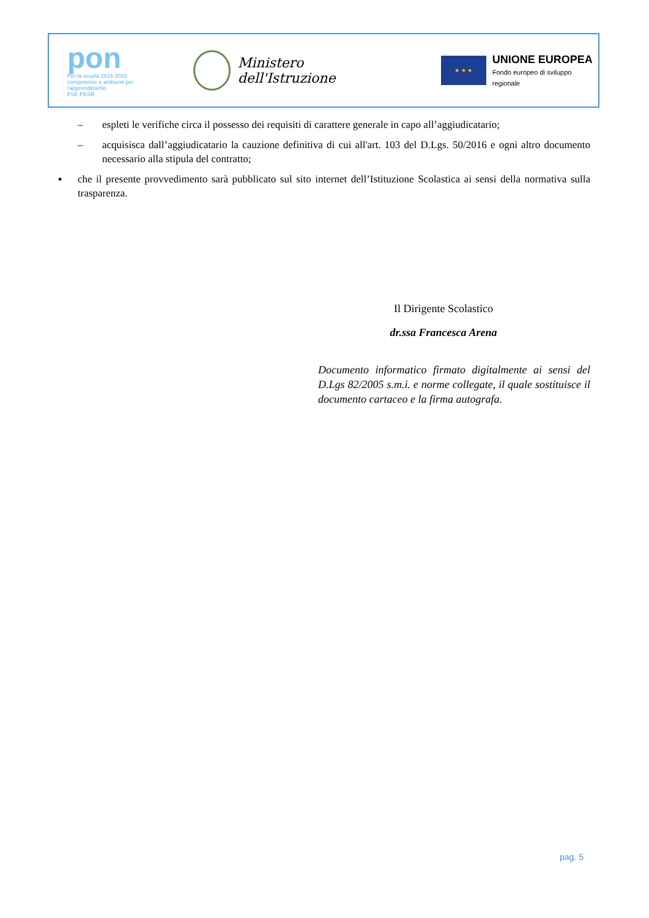pon
Per la scuola 2014-2020
competenze e ambienti per l'apprendimento
FSE-FESR
Ministero dell'Istruzione
★ ★ ★
UNIONE EUROPEA
Fondo europeo di sviluppo regionale
– espleti le verifiche circa il possesso dei requisiti di carattere generale in capo all’aggiudicatario;
– acquisisca dall’aggiudicatario la cauzione definitiva di cui all'art. 103 del D.Lgs. 50/2016 e ogni altro documento necessario alla stipula del contratto;
▪ che il presente provvedimento sarà pubblicato sul sito internet dell’Istituzione Scolastica ai sensi della normativa sulla trasparenza.
Il Dirigente Scolastico
dr.ssa Francesca Arena
Documento informatico firmato digitalmente ai sensi del D.Lgs 82/2005 s.m.i. e norme collegate, il quale sostituisce il documento cartaceo e la firma autografa.
pag. 5